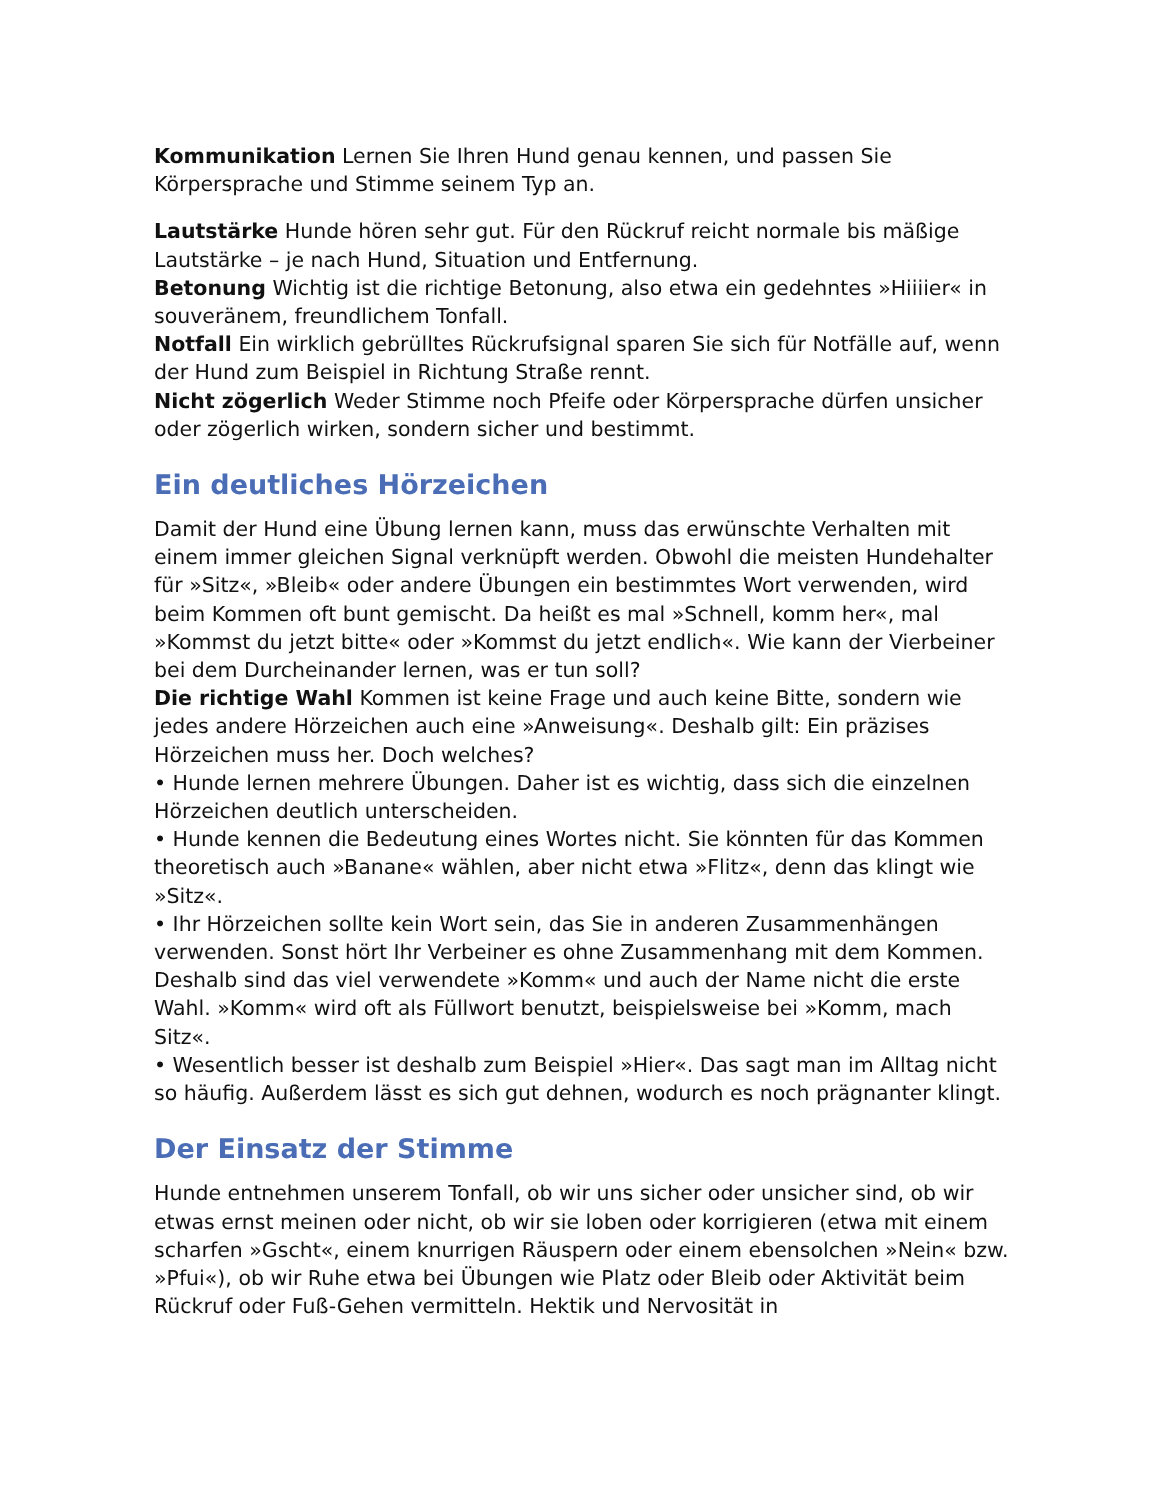Kommunikation Lernen Sie Ihren Hund genau kennen, und passen Sie Körpersprache und Stimme seinem Typ an.
Lautstärke Hunde hören sehr gut. Für den Rückruf reicht normale bis mäßige Lautstärke – je nach Hund, Situation und Entfernung.
Betonung Wichtig ist die richtige Betonung, also etwa ein gedehntes »Hiiiier« in souveränem, freundlichem Tonfall.
Notfall Ein wirklich gebrülltes Rückrufsignal sparen Sie sich für Notfälle auf, wenn der Hund zum Beispiel in Richtung Straße rennt.
Nicht zögerlich Weder Stimme noch Pfeife oder Körpersprache dürfen unsicher oder zögerlich wirken, sondern sicher und bestimmt.
Ein deutliches Hörzeichen
Damit der Hund eine Übung lernen kann, muss das erwünschte Verhalten mit einem immer gleichen Signal verknüpft werden. Obwohl die meisten Hundehalter für »Sitz«, »Bleib« oder andere Übungen ein bestimmtes Wort verwenden, wird beim Kommen oft bunt gemischt. Da heißt es mal »Schnell, komm her«, mal »Kommst du jetzt bitte« oder »Kommst du jetzt endlich«. Wie kann der Vierbeiner bei dem Durcheinander lernen, was er tun soll?
Die richtige Wahl Kommen ist keine Frage und auch keine Bitte, sondern wie jedes andere Hörzeichen auch eine »Anweisung«. Deshalb gilt: Ein präzises Hörzeichen muss her. Doch welches?
• Hunde lernen mehrere Übungen. Daher ist es wichtig, dass sich die einzelnen Hörzeichen deutlich unterscheiden.
• Hunde kennen die Bedeutung eines Wortes nicht. Sie könnten für das Kommen theoretisch auch »Banane« wählen, aber nicht etwa »Flitz«, denn das klingt wie »Sitz«.
• Ihr Hörzeichen sollte kein Wort sein, das Sie in anderen Zusammenhängen verwenden. Sonst hört Ihr Verbeiner es ohne Zusammenhang mit dem Kommen. Deshalb sind das viel verwendete »Komm« und auch der Name nicht die erste Wahl. »Komm« wird oft als Füllwort benutzt, beispielsweise bei »Komm, mach Sitz«.
• Wesentlich besser ist deshalb zum Beispiel »Hier«. Das sagt man im Alltag nicht so häufig. Außerdem lässt es sich gut dehnen, wodurch es noch prägnanter klingt.
Der Einsatz der Stimme
Hunde entnehmen unserem Tonfall, ob wir uns sicher oder unsicher sind, ob wir etwas ernst meinen oder nicht, ob wir sie loben oder korrigieren (etwa mit einem scharfen »Gscht«, einem knurrigen Räuspern oder einem ebensolchen »Nein« bzw. »Pfui«), ob wir Ruhe etwa bei Übungen wie Platz oder Bleib oder Aktivität beim Rückruf oder Fuß-Gehen vermitteln. Hektik und Nervosität in